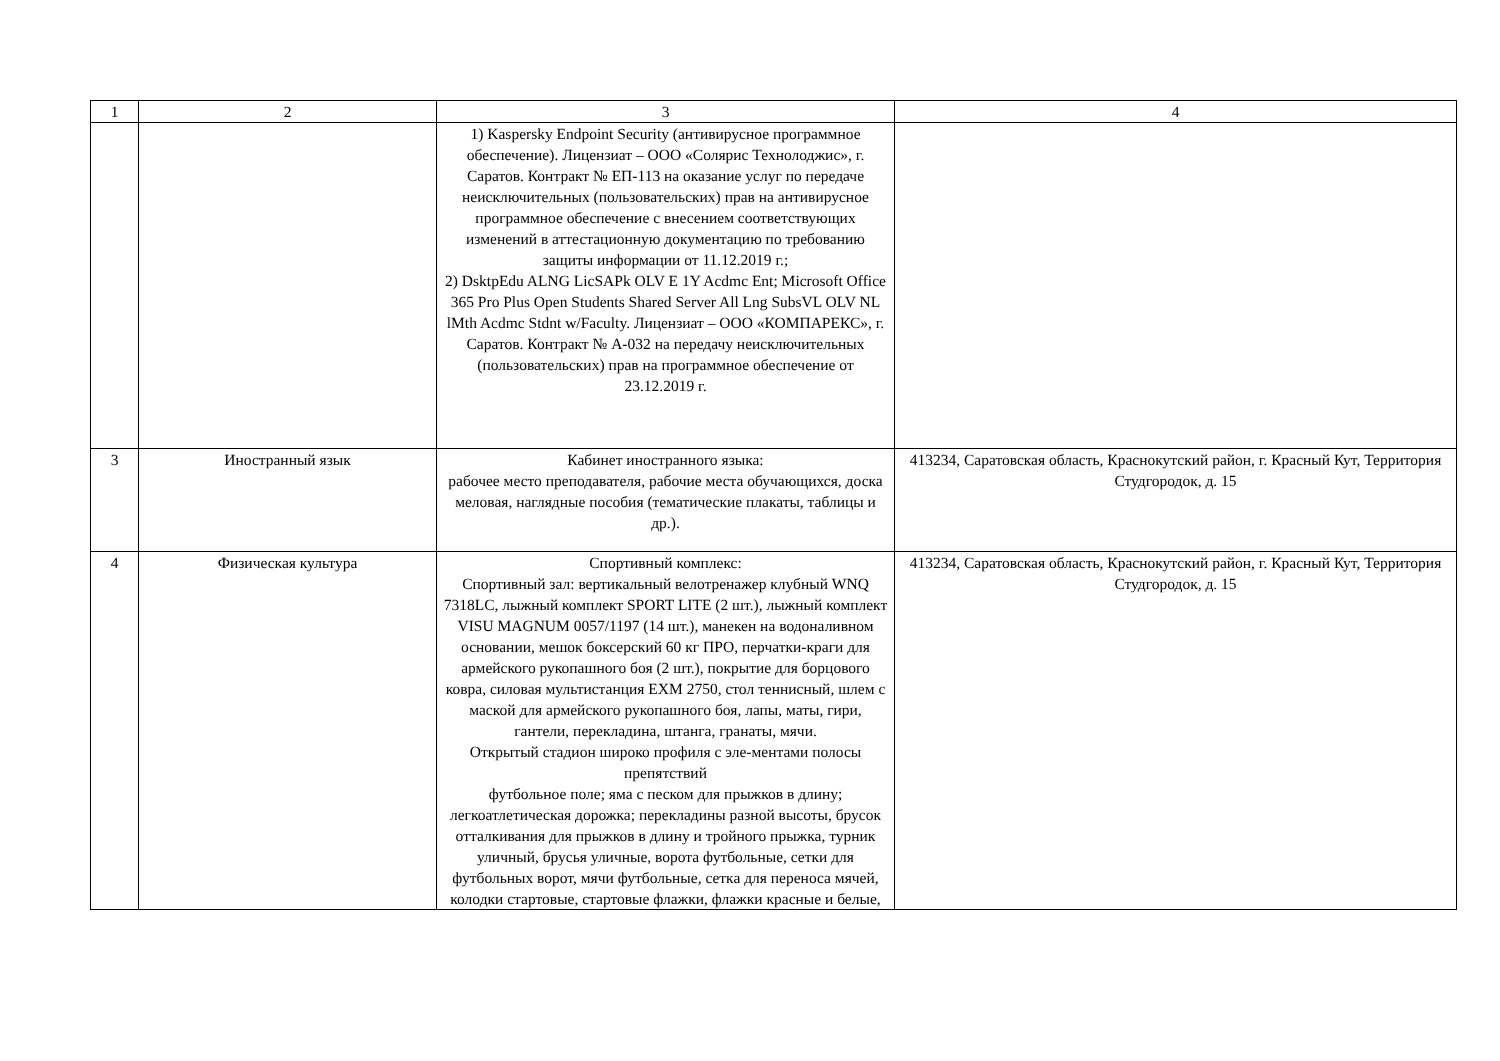| 1 | 2 | 3 | 4 |
| | | 1) Kaspersky Endpoint Security (антивирусное программное обеспечение). Лицензиат – ООО «Солярис Технолоджис», г. Саратов. Контракт № ЕП-113 на оказание услуг по передаче неисключительных (пользовательских) прав на антивирусное программное обеспечение с внесением соответствующих изменений в аттестационную документацию по требованию защиты информации от 11.12.2019 г.; 2) DsktpEdu ALNG LicSAPk OLV E 1Y Acdmc Ent; Microsoft Office 365 Pro Plus Open Students Shared Server All Lng SubsVL OLV NL lMth Acdmc Stdnt w/Faculty. Лицензиат – ООО «КОМПАРЕКС», г. Саратов. Контракт № А-032 на передачу неисключительных (пользовательских) прав на программное обеспечение от 23.12.2019 г. | |
| 3 | Иностранный язык | Кабинет иностранного языка: рабочее место преподавателя, рабочие места обучающихся, доска меловая, наглядные пособия (тематические плакаты, таблицы и др.). | 413234, Саратовская область, Краснокутский район, г. Красный Кут, Территория Студгородок, д. 15 |
| 4 | Физическая культура | Спортивный комплекс: Спортивный зал: вертикальный велотренажер клубный WNQ 7318LC, лыжный комплект SPORT LITE (2 шт.), лыжный комплект VISU MAGNUM 0057/1197 (14 шт.), манекен на водоналивном основании, мешок боксерский 60 кг ПРО, перчатки-краги для армейского рукопашного боя (2 шт.), покрытие для борцового ковра, силовая мультистанция EXM 2750, стол теннисный, шлем с маской для армейского рукопашного боя, лапы, маты, гири, гантели, перекладина, штанга, гранаты, мячи. Открытый стадион широко профиля с эле-ментами полосы препятствий футбольное поле; яма с песком для прыжков в длину; легкоатлетическая дорожка; перекладины разной высоты, брусок отталкивания для прыжков в длину и тройного прыжка, турник уличный, брусья уличные, ворота футбольные, сетки для футбольных ворот, мячи футбольные, сетка для переноса мячей, колодки стартовые, стартовые флажки, флажки красные и белые, | 413234, Саратовская область, Краснокутский район, г. Красный Кут, Территория Студгородок, д. 15 |